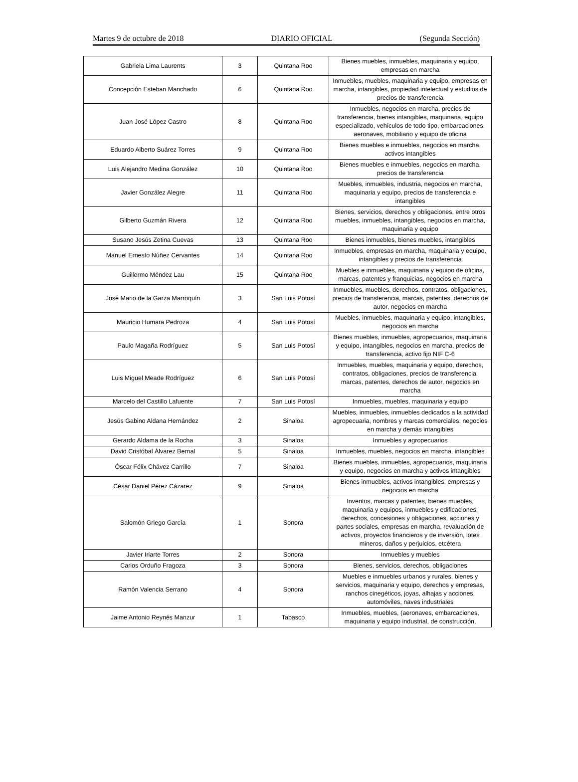Martes 9 de octubre de 2018 DIARIO OFICIAL (Segunda Sección)
| Gabriela Lima Laurents | 3 | Quintana Roo | Bienes muebles, inmuebles, maquinaria y equipo, empresas en marcha |
| Concepción Esteban Manchado | 6 | Quintana Roo | Inmuebles, muebles, maquinaria y equipo, empresas en marcha, intangibles, propiedad intelectual y estudios de precios de transferencia |
| Juan José López Castro | 8 | Quintana Roo | Inmuebles, negocios en marcha, precios de transferencia, bienes intangibles, maquinaria, equipo especializado, vehículos de todo tipo, embarcaciones, aeronaves, mobiliario y equipo de oficina |
| Eduardo Alberto Suárez Torres | 9 | Quintana Roo | Bienes muebles e inmuebles, negocios en marcha, activos intangibles |
| Luis Alejandro Medina González | 10 | Quintana Roo | Bienes muebles e inmuebles, negocios en marcha, precios de transferencia |
| Javier González Alegre | 11 | Quintana Roo | Muebles, inmuebles, industria, negocios en marcha, maquinaria y equipo, precios de transferencia e intangibles |
| Gilberto Guzmán Rivera | 12 | Quintana Roo | Bienes, servicios, derechos y obligaciones, entre otros muebles, inmuebles, intangibles, negocios en marcha, maquinaria y equipo |
| Susano Jesús Zetina Cuevas | 13 | Quintana Roo | Bienes inmuebles, bienes muebles, intangibles |
| Manuel Ernesto Núñez Cervantes | 14 | Quintana Roo | Inmuebles, empresas en marcha, maquinaria y equipo, intangibles y precios de transferencia |
| Guillermo Méndez Lau | 15 | Quintana Roo | Muebles e inmuebles, maquinaria y equipo de oficina, marcas, patentes y franquicias, negocios en marcha |
| José Mario de la Garza Marroquín | 3 | San Luis Potosí | Inmuebles, muebles, derechos, contratos, obligaciones, precios de transferencia, marcas, patentes, derechos de autor, negocios en marcha |
| Mauricio Humara Pedroza | 4 | San Luis Potosí | Muebles, inmuebles, maquinaria y equipo, intangibles, negocios en marcha |
| Paulo Magaña Rodríguez | 5 | San Luis Potosí | Bienes muebles, inmuebles, agropecuarios, maquinaria y equipo, intangibles, negocios en marcha, precios de transferencia, activo fijo NIF C-6 |
| Luis Miguel Meade Rodríguez | 6 | San Luis Potosí | Inmuebles, muebles, maquinaria y equipo, derechos, contratos, obligaciones, precios de transferencia, marcas, patentes, derechos de autor, negocios en marcha |
| Marcelo del Castillo Lafuente | 7 | San Luis Potosí | Inmuebles, muebles, maquinaria y equipo |
| Jesús Gabino Aldana Hernández | 2 | Sinaloa | Muebles, inmuebles, inmuebles dedicados a la actividad agropecuaria, nombres y marcas comerciales, negocios en marcha y demás intangibles |
| Gerardo Aldama de la Rocha | 3 | Sinaloa | Inmuebles y agropecuarios |
| David Cristóbal Álvarez Bernal | 5 | Sinaloa | Inmuebles, muebles, negocios en marcha, intangibles |
| Óscar Félix Chávez Carrillo | 7 | Sinaloa | Bienes muebles, inmuebles, agropecuarios, maquinaria y equipo, negocios en marcha y activos intangibles |
| César Daniel Pérez Cázarez | 9 | Sinaloa | Bienes inmuebles, activos intangibles, empresas y negocios en marcha |
| Salomón Griego García | 1 | Sonora | Inventos, marcas y patentes, bienes muebles, maquinaria y equipos, inmuebles y edificaciones, derechos, concesiones y obligaciones, acciones y partes sociales, empresas en marcha, revaluación de activos, proyectos financieros y de inversión, lotes mineros, daños y perjuicios, etcétera |
| Javier Iriarte Torres | 2 | Sonora | Inmuebles y muebles |
| Carlos Orduño Fragoza | 3 | Sonora | Bienes, servicios, derechos, obligaciones |
| Ramón Valencia Serrano | 4 | Sonora | Muebles e inmuebles urbanos y rurales, bienes y servicios, maquinaria y equipo, derechos y empresas, ranchos cinegéticos, joyas, alhajas y acciones, automóviles, naves industriales |
| Jaime Antonio Reynés Manzur | 1 | Tabasco | Inmuebles, muebles, (aeronaves, embarcaciones, maquinaria y equipo industrial, de construcción, |